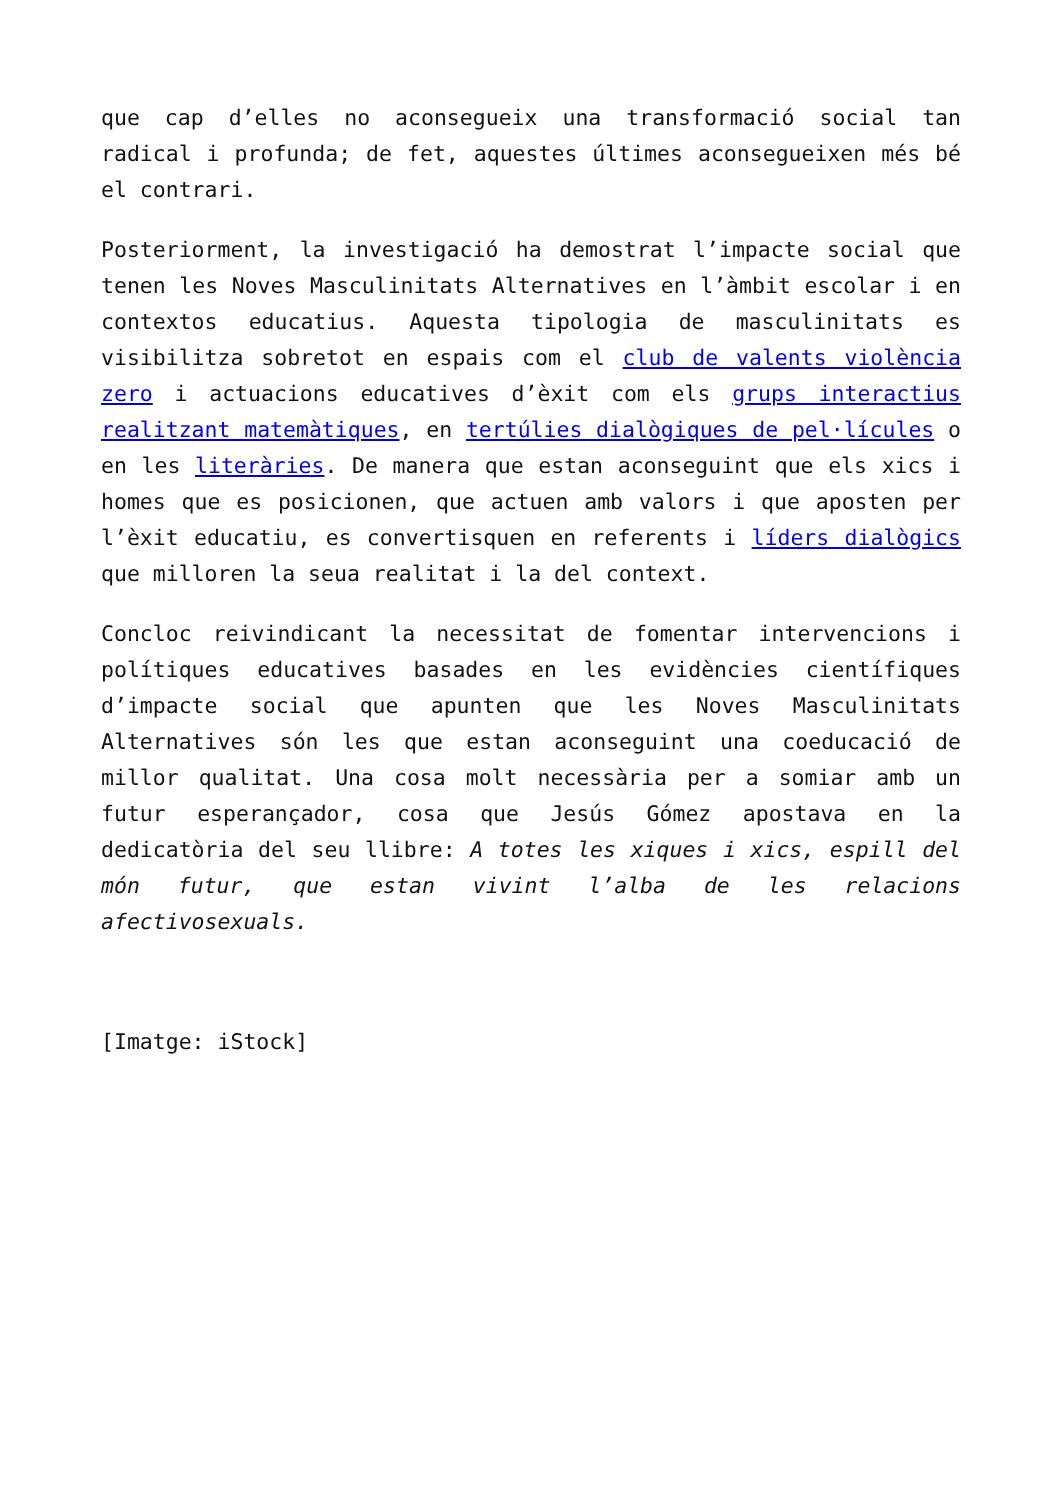que cap d’elles no aconsegueix una transformació social tan radical i profunda; de fet, aquestes últimes aconsegueixen més bé el contrari.
Posteriorment, la investigació ha demostrat l’impacte social que tenen les Noves Masculinitats Alternatives en l’àmbit escolar i en contextos educatius. Aquesta tipologia de masculinitats es visibilitza sobretot en espais com el club de valents violència zero i actuacions educatives d’èxit com els grups interactius realitzant matemàtiques, en tertúlies dialògiques de pel·lícules o en les literàries. De manera que estan aconseguint que els xics i homes que es posicionen, que actuen amb valors i que aposten per l’èxit educatiu, es convertisquen en referents i líders dialògics que milloren la seua realitat i la del context.
Concloc reivindicant la necessitat de fomentar intervencions i polítiques educatives basades en les evidències científiques d’impacte social que apunten que les Noves Masculinitats Alternatives són les que estan aconseguint una coeducació de millor qualitat. Una cosa molt necessària per a somiar amb un futur esperançador, cosa que Jesús Gómez apostava en la dedicatòria del seu llibre: A totes les xiques i xics, espill del món futur, que estan vivint l’alba de les relacions afectivosexuals.
[Imatge: iStock]